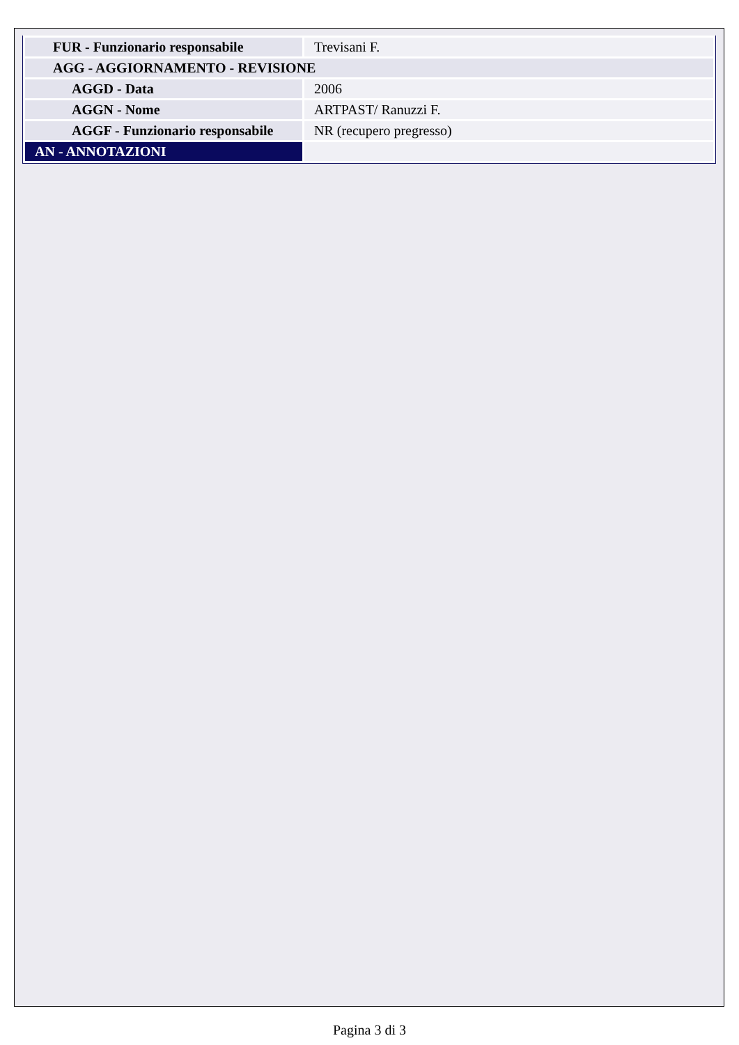| FUR - Funzionario responsabile | Trevisani F. |
| AGG - AGGIORNAMENTO - REVISIONE | |
| AGGD - Data | 2006 |
| AGGN - Nome | ARTPAST/ Ranuzzi F. |
| AGGF - Funzionario responsabile | NR (recupero pregresso) |
| AN - ANNOTAZIONI | |
Pagina 3 di 3